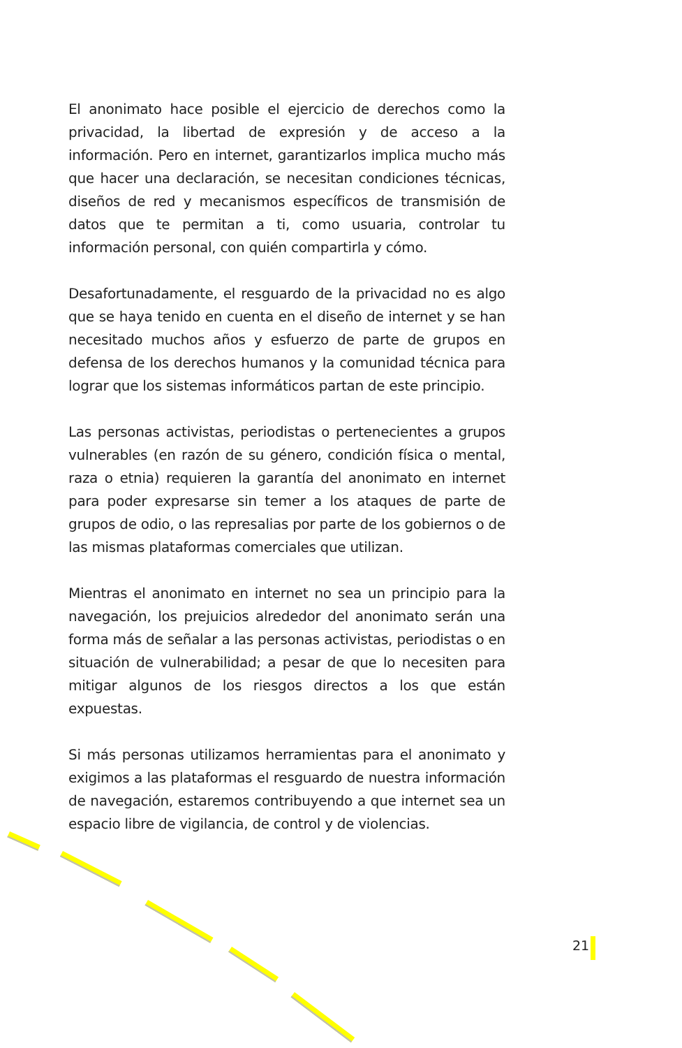El anonimato hace posible el ejercicio de derechos como la privacidad, la libertad de expresión y de acceso a la información. Pero en internet, garantizarlos implica mucho más que hacer una declaración, se necesitan condiciones técnicas, diseños de red y mecanismos específicos de transmisión de datos que te permitan a ti, como usuaria, controlar tu información personal, con quién compartirla y cómo.
Desafortunadamente, el resguardo de la privacidad no es algo que se haya tenido en cuenta en el diseño de internet y se han necesitado muchos años y esfuerzo de parte de grupos en defensa de los derechos humanos y la comunidad técnica para lograr que los sistemas informáticos partan de este principio.
Las personas activistas, periodistas o pertenecientes a grupos vulnerables (en razón de su género, condición física o mental, raza o etnia) requieren la garantía del anonimato en internet para poder expresarse sin temer a los ataques de parte de grupos de odio, o las represalias por parte de los gobiernos o de las mismas plataformas comerciales que utilizan.
Mientras el anonimato en internet no sea un principio para la navegación, los prejuicios alrededor del anonimato serán una forma más de señalar a las personas activistas, periodistas o en situación de vulnerabilidad; a pesar de que lo necesiten para mitigar algunos de los riesgos directos a los que están expuestas.
Si más personas utilizamos herramientas para el anonimato y exigimos a las plataformas el resguardo de nuestra información de navegación, estaremos contribuyendo a que internet sea un espacio libre de vigilancia, de control y de violencias.
21